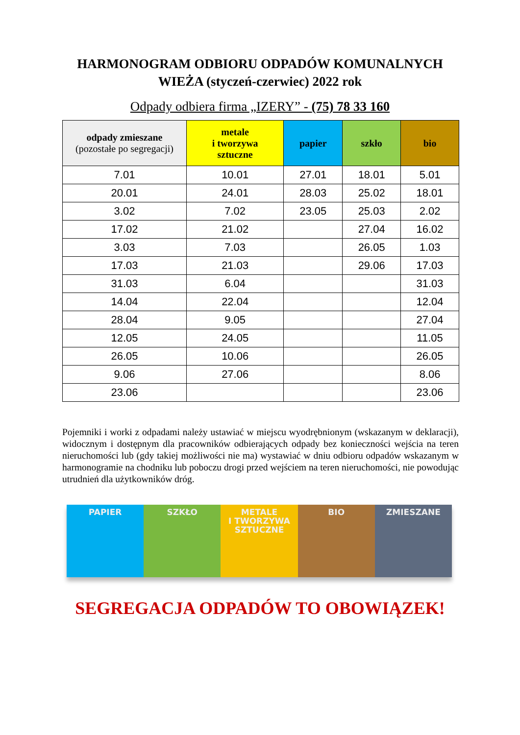HARMONOGRAM ODBIORU ODPADÓW KOMUNALNYCH
WIEŻA (styczeń-czerwiec) 2022 rok
Odpady odbiera firma „IZERY” - (75) 78 33 160
| odpady zmieszane (pozostałe po segregacji) | metale i tworzywa sztuczne | papier | szkło | bio |
| --- | --- | --- | --- | --- |
| 7.01 | 10.01 | 27.01 | 18.01 | 5.01 |
| 20.01 | 24.01 | 28.03 | 25.02 | 18.01 |
| 3.02 | 7.02 | 23.05 | 25.03 | 2.02 |
| 17.02 | 21.02 | | 27.04 | 16.02 |
| 3.03 | 7.03 | | 26.05 | 1.03 |
| 17.03 | 21.03 | | 29.06 | 17.03 |
| 31.03 | 6.04 | | | 31.03 |
| 14.04 | 22.04 | | | 12.04 |
| 28.04 | 9.05 | | | 27.04 |
| 12.05 | 24.05 | | | 11.05 |
| 26.05 | 10.06 | | | 26.05 |
| 9.06 | 27.06 | | | 8.06 |
| 23.06 | | | | 23.06 |
Pojemniki i worki z odpadami należy ustawiać w miejscu wyodrębnionym (wskazanym w deklaracji), widocznym i dostępnym dla pracowników odbierających odpady bez konieczności wejścia na teren nieruchomości lub (gdy takiej możliwości nie ma) wystawiać w dniu odbioru odpadów wskazanym w harmonogramie na chodniku lub poboczu drogi przed wejściem na teren nieruchomości, nie powodując utrudnień dla użytkowników dróg.
PAPIER SZKŁO METALE
I TWORZYWA
SZTUCZNE
BIO ZMIESZANE
SEGREGACJA ODPADÓW TO OBOWIĄZEK!